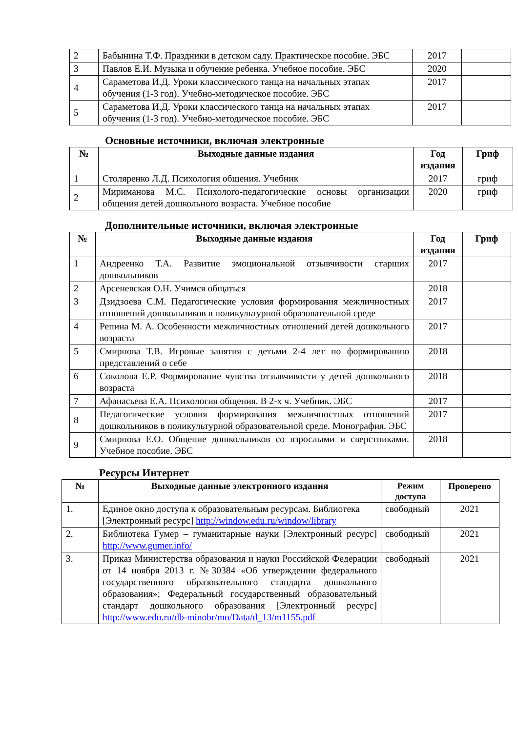| 2 | Бабынина Т.Ф. Праздники в детском саду. Практическое пособие. ЭБС | 2017 | |
| 3 | Павлов Е.И. Музыка и обучение ребенка. Учебное пособие. ЭБС | 2020 | |
| 4 | Сараметова И.Д. Уроки классического танца на начальных этапах обучения (1-3 год). Учебно-методическое пособие. ЭБС | 2017 | |
| 5 | Сараметова И.Д. Уроки классического танца на начальных этапах обучения (1-3 год). Учебно-методическое пособие. ЭБС | 2017 | |
Основные источники, включая электронные
| № | Выходные данные издания | Год издания | Гриф |
| --- | --- | --- | --- |
| 1 | Столяренко Л.Д. Психология общения. Учебник | 2017 | гриф |
| 2 | Мириманова М.С. Психолого-педагогические основы организации общения детей дошкольного возраста. Учебное пособие | 2020 | гриф |
Дополнительные источники, включая электронные
| № | Выходные данные издания | Год издания | Гриф |
| --- | --- | --- | --- |
| 1 | Андреенко Т.А. Развитие эмоциональной отзывчивости старших дошкольников | 2017 | |
| 2 | Арсеневская О.Н. Учимся общаться | 2018 | |
| 3 | Дзидзоева С.М. Педагогические условия формирования межличностных отношений дошкольников в поликультурной образовательной среде | 2017 | |
| 4 | Репина М. А. Особенности межличностных отношений детей дошкольного возраста | 2017 | |
| 5 | Смирнова Т.В. Игровые занятия с детьми 2-4 лет по формированию представлений о себе | 2018 | |
| 6 | Соколова Е.Р. Формирование чувства отзывчивости у детей дошкольного возраста | 2018 | |
| 7 | Афанасьева Е.А. Психология общения. В 2-х ч. Учебник. ЭБС | 2017 | |
| 8 | Педагогические условия формирования межличностных отношений дошкольников в поликультурной образовательной среде. Монография. ЭБС | 2017 | |
| 9 | Смирнова Е.О. Общение дошкольников со взрослыми и сверстниками. Учебное пособие. ЭБС | 2018 | |
Ресурсы Интернет
| № | Выходные данные электронного издания | Режим доступа | Проверено |
| --- | --- | --- | --- |
| 1. | Единое окно доступа к образовательным ресурсам. Библиотека [Электронный ресурс] http://window.edu.ru/window/library | свободный | 2021 |
| 2. | Библиотека Гумер – гуманитарные науки [Электронный ресурс] http://www.gumer.info/ | свободный | 2021 |
| 3. | Приказ Министерства образования и науки Российской Федерации от 14 ноября 2013 г. №30384 «Об утверждении федерального государственного образовательного стандарта дошкольного образования»; Федеральный государственный образовательный стандарт дошкольного образования [Электронный ресурс] http://www.edu.ru/db-minobr/mo/Data/d_13/m1155.pdf | свободный | 2021 |